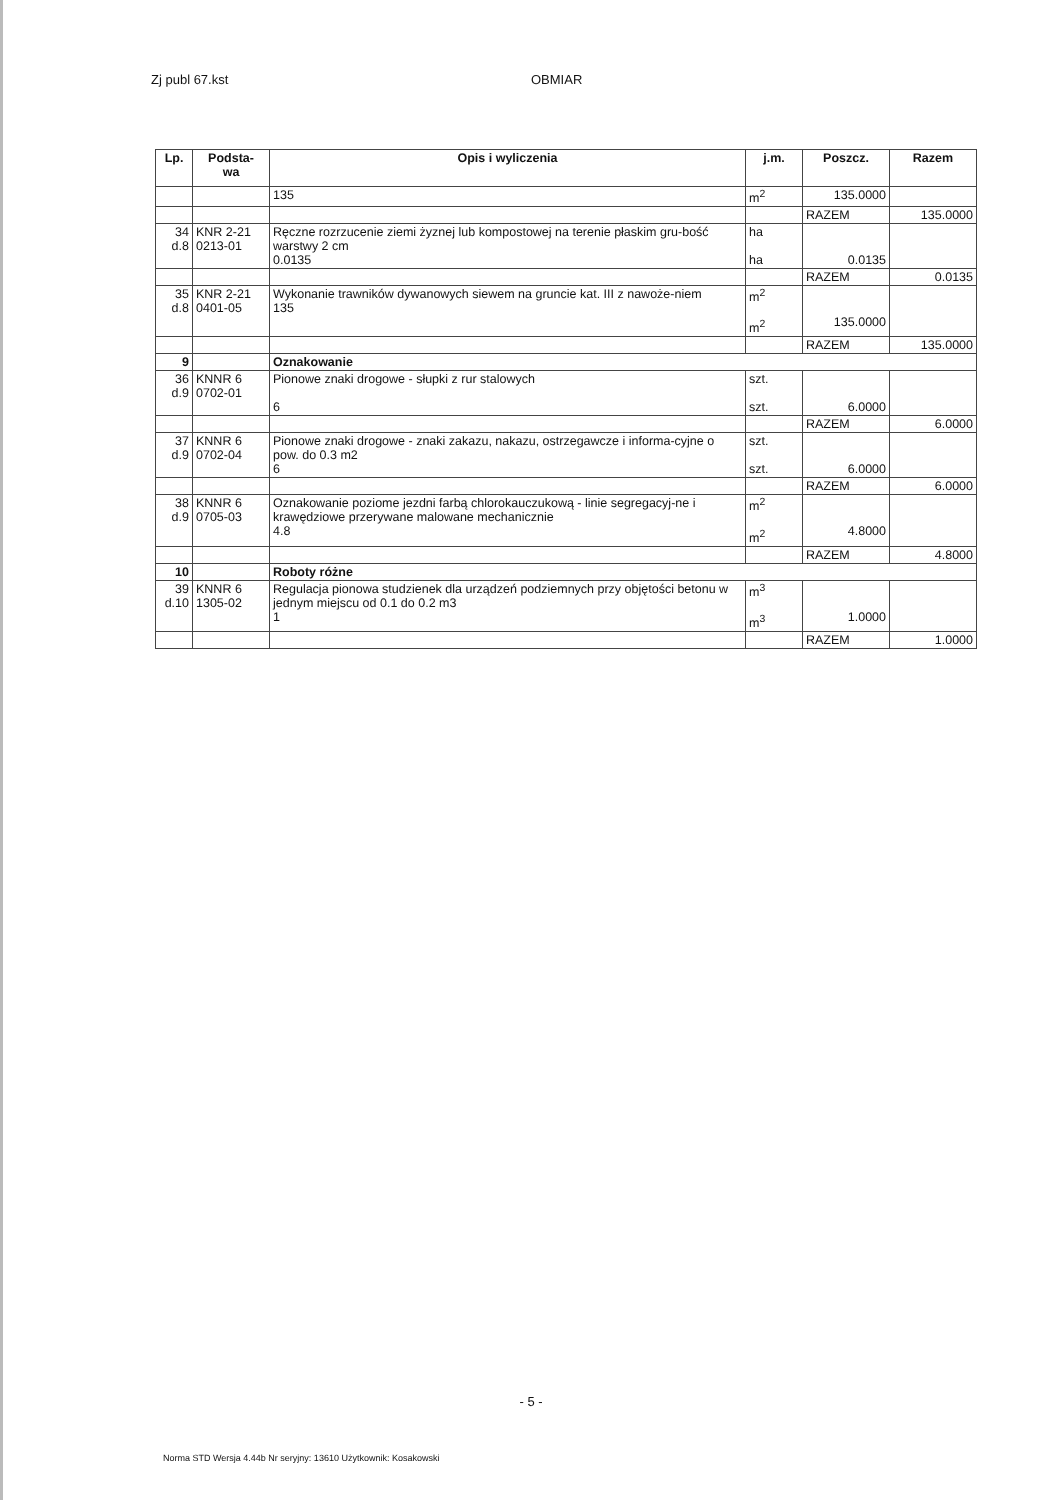Zj publ 67.kst OBMIAR
| Lp. | Podsta- wa | Opis i wyliczenia | j.m. | Poszcz. | Razem |
| --- | --- | --- | --- | --- | --- |
| | | 135 | m<sup>2</sup> | 135.0000 | |
| | | | | RAZEM | 135.0000 |
| 34 d.8 | KNR 2-21 0213-01 | Ręczne rozrzucenie ziemi żyznej lub kompostowej na terenie płaskim gru-bość warstwy 2 cm 0.0135 | ha ha | 0.0135 | |
| | | | | RAZEM | 0.0135 |
| 35 d.8 | KNR 2-21 0401-05 | Wykonanie trawników dywanowych siewem na gruncie kat. III z nawoże-niem 135 | m<sup>2</sup> m<sup>2</sup> | 135.0000 | |
| | | | | RAZEM | 135.0000 |
| 9 | | Oznakowanie | | | |
| 36 d.9 | KNNR 6 0702-01 | Pionowe znaki drogowe - słupki z rur stalowych 6 | szt. szt. | 6.0000 | |
| | | | | RAZEM | 6.0000 |
| 37 d.9 | KNNR 6 0702-04 | Pionowe znaki drogowe - znaki zakazu, nakazu, ostrzegawcze i informa-cyjne o pow. do 0.3 m2 6 | szt. szt. | 6.0000 | |
| | | | | RAZEM | 6.0000 |
| 38 d.9 | KNNR 6 0705-03 | Oznakowanie poziome jezdni farbą chlorokauczukową - linie segregacyj-ne i krawędziowe przerywane malowane mechanicznie 4.8 | m<sup>2</sup> m<sup>2</sup> | 4.8000 | |
| | | | | RAZEM | 4.8000 |
| 10 | | Roboty różne | | | |
| 39 d.10 | KNNR 6 1305-02 | Regulacja pionowa studzienek dla urządzeń podziemnych przy objętości betonu w jednym miejscu od 0.1 do 0.2 m3 1 | m<sup>3</sup> m<sup>3</sup> | 1.0000 | |
| | | | | RAZEM | 1.0000 |
- 5 -
Norma STD Wersja 4.44b Nr seryjny: 13610 Użytkownik: Kosakowski